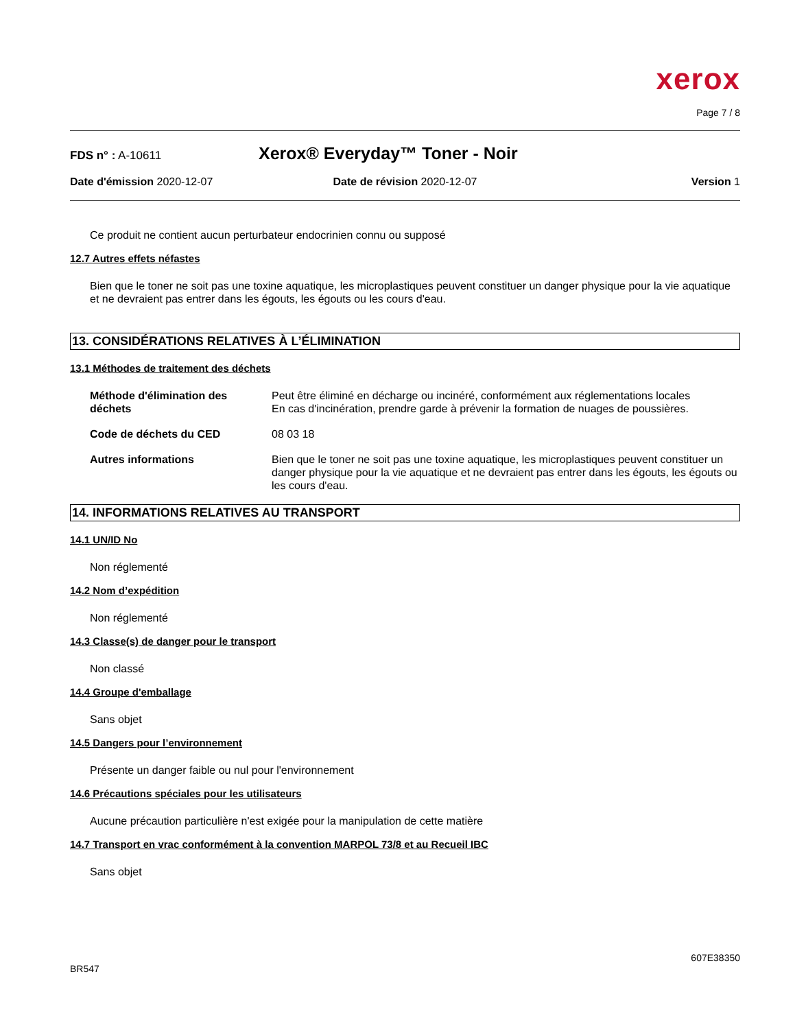xerox
Page 7 / 8
FDS n° : A-10611
Xerox® Everyday™ Toner - Noir
Date d'émission 2020-12-07 Date de révision 2020-12-07 Version 1
Ce produit ne contient aucun perturbateur endocrinien connu ou supposé
12.7 Autres effets néfastes
Bien que le toner ne soit pas une toxine aquatique, les microplastiques peuvent constituer un danger physique pour la vie aquatique et ne devraient pas entrer dans les égouts, les égouts ou les cours d'eau.
13. CONSIDÉRATIONS RELATIVES À L’ÉLIMINATION
13.1 Méthodes de traitement des déchets
Méthode d'élimination des déchets
Peut être éliminé en décharge ou incinéré, conformément aux réglementations locales
En cas d'incinération, prendre garde à prévenir la formation de nuages de poussières.
Code de déchets du CED 08 03 18
Autres informations Bien que le toner ne soit pas une toxine aquatique, les microplastiques peuvent constituer un danger physique pour la vie aquatique et ne devraient pas entrer dans les égouts, les égouts ou les cours d'eau.
14. INFORMATIONS RELATIVES AU TRANSPORT
14.1 UN/ID No
Non réglementé
14.2 Nom d’expédition
Non réglementé
14.3 Classe(s) de danger pour le transport
Non classé
14.4 Groupe d'emballage
Sans objet
14.5 Dangers pour l’environnement
Présente un danger faible ou nul pour l'environnement
14.6 Précautions spéciales pour les utilisateurs
Aucune précaution particulière n'est exigée pour la manipulation de cette matière
14.7 Transport en vrac conformément à la convention MARPOL 73/8 et au Recueil IBC
Sans objet
607E38350
BR547